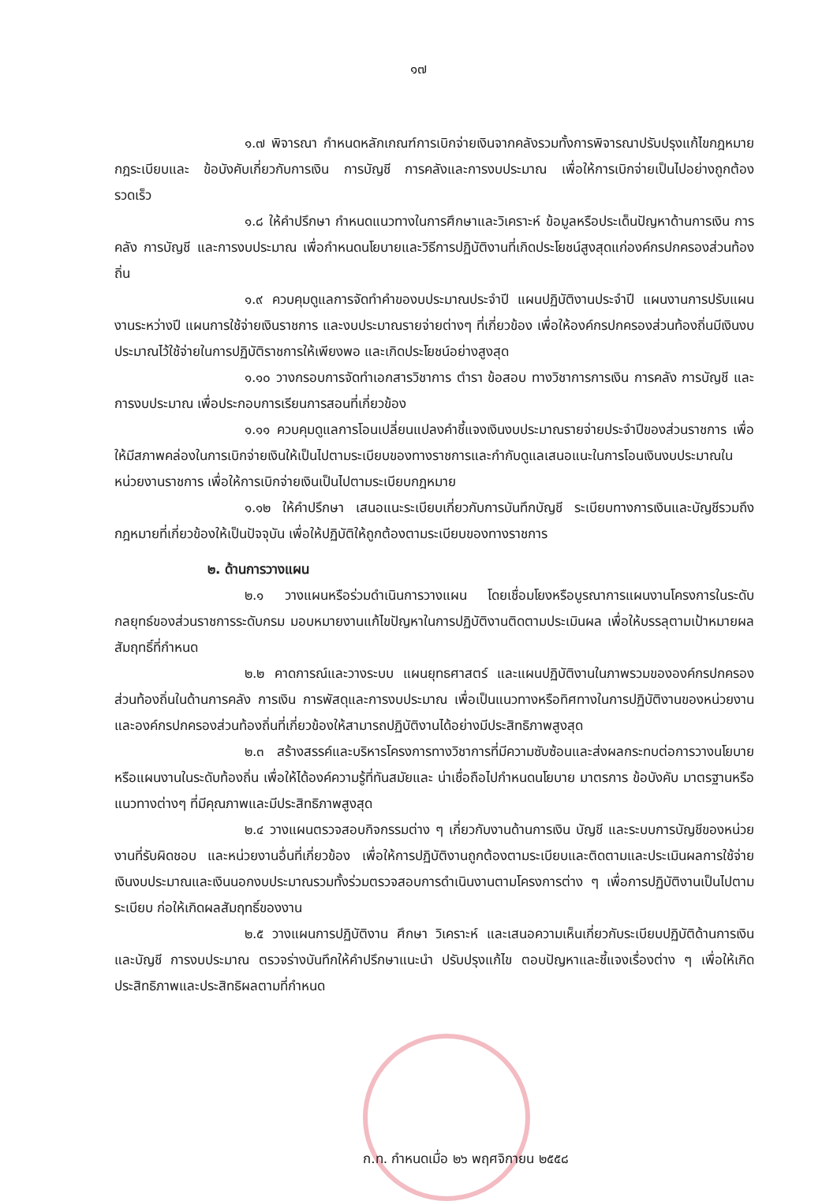๑๗
๑.๗ พิจารณา กำหนดหลักเกณฑ์การเบิกจ่ายเงินจากคลังรวมทั้งการพิจารณาปรับปรุงแก้ไขกฎหมาย กฎระเบียบและ ข้อบังคับเกี่ยวกับการเงิน การบัญชี การคลังและการงบประมาณ เพื่อให้การเบิกจ่ายเป็นไปอย่างถูกต้อง รวดเร็ว
๑.๘ ให้คำปรึกษา กำหนดแนวทางในการศึกษาและวิเคราะห์ ข้อมูลหรือประเด็นปัญหาด้านการเงิน การคลัง การบัญชี และการงบประมาณ เพื่อกำหนดนโยบายและวิธีการปฏิบัติงานที่เกิดประโยชน์สูงสุดแก่องค์กรปกครองส่วนท้องถิ่น
๑.๙ ควบคุมดูแลการจัดทำคำของบประมาณประจำปี แผนปฏิบัติงานประจำปี แผนงานการปรับแผนงานระหว่างปี แผนการใช้จ่ายเงินราชการ และงบประมาณรายจ่ายต่างๆ ที่เกี่ยวข้อง เพื่อให้องค์กรปกครองส่วนท้องถิ่นมีเงินงบประมาณไว้ใช้จ่ายในการปฏิบัติราชการให้เพียงพอ และเกิดประโยชน์อย่างสูงสุด
๑.๑๐ วางกรอบการจัดทำเอกสารวิชาการ ตำรา ข้อสอบ ทางวิชาการการเงิน การคลัง การบัญชี และการงบประมาณ เพื่อประกอบการเรียนการสอนที่เกี่ยวข้อง
๑.๑๑ ควบคุมดูแลการโอนเปลี่ยนแปลงคำชี้แจงเงินงบประมาณรายจ่ายประจำปีของส่วนราชการ เพื่อให้มีสภาพคล่องในการเบิกจ่ายเงินให้เป็นไปตามระเบียบของทางราชการและกำกับดูแลเสนอแนะในการโอนเงินงบประมาณในหน่วยงานราชการ เพื่อให้การเบิกจ่ายเงินเป็นไปตามระเบียบกฎหมาย
๑.๑๒ ให้คำปรึกษา เสนอแนะระเบียบเกี่ยวกับการบันทึกบัญชี ระเบียบทางการเงินและบัญชีรวมถึงกฎหมายที่เกี่ยวข้องให้เป็นปัจจุบัน เพื่อให้ปฏิบัติให้ถูกต้องตามระเบียบของทางราชการ
๒. ด้านการวางแผน
๒.๑ วางแผนหรือร่วมดำเนินการวางแผน โดยเชื่อมโยงหรือบูรณาการแผนงานโครงการในระดับกลยุทธ์ของส่วนราชการระดับกรม มอบหมายงานแก้ไขปัญหาในการปฏิบัติงานติดตามประเมินผล เพื่อให้บรรลุตามเป้าหมายผลสัมฤทธิ์ที่กำหนด
๒.๒ คาดการณ์และวางระบบ แผนยุทธศาสตร์ และแผนปฏิบัติงานในภาพรวมขององค์กรปกครองส่วนท้องถิ่นในด้านการคลัง การเงิน การพัสดุและการงบประมาณ เพื่อเป็นแนวทางหรือทิศทางในการปฏิบัติงานของหน่วยงานและองค์กรปกครองส่วนท้องถิ่นที่เกี่ยวข้องให้สามารถปฏิบัติงานได้อย่างมีประสิทธิภาพสูงสุด
๒.๓ สร้างสรรค์และบริหารโครงการทางวิชาการที่มีความซับซ้อนและส่งผลกระทบต่อการวางนโยบายหรือแผนงานในระดับท้องถิ่น เพื่อให้ได้องค์ความรู้ที่ทันสมัยและ น่าเชื่อถือไปกำหนดนโยบาย มาตรการ ข้อบังคับ มาตรฐานหรือแนวทางต่างๆ ที่มีคุณภาพและมีประสิทธิภาพสูงสุด
๒.๔ วางแผนตรวจสอบกิจกรรมต่าง ๆ เกี่ยวกับงานด้านการเงิน บัญชี และระบบการบัญชีของหน่วยงานที่รับผิดชอบ และหน่วยงานอื่นที่เกี่ยวข้อง เพื่อให้การปฏิบัติงานถูกต้องตามระเบียบและติดตามและประเมินผลการใช้จ่ายเงินงบประมาณและเงินนอกงบประมาณรวมทั้งร่วมตรวจสอบการดำเนินงานตามโครงการต่าง ๆ เพื่อการปฏิบัติงานเป็นไปตามระเบียบ ก่อให้เกิดผลสัมฤทธิ์ของงาน
๒.๕ วางแผนการปฏิบัติงาน ศึกษา วิเคราะห์ และเสนอความเห็นเกี่ยวกับระเบียบปฏิบัติด้านการเงินและบัญชี การงบประมาณ ตรวจร่างบันทึกให้คำปรึกษาแนะนำ ปรับปรุงแก้ไข ตอบปัญหาและชี้แจงเรื่องต่าง ๆ เพื่อให้เกิดประสิทธิภาพและประสิทธิผลตามที่กำหนด
ก.ท. กำหนดเมื่อ ๒๖ พฤศจิกายน ๒๕๕๘